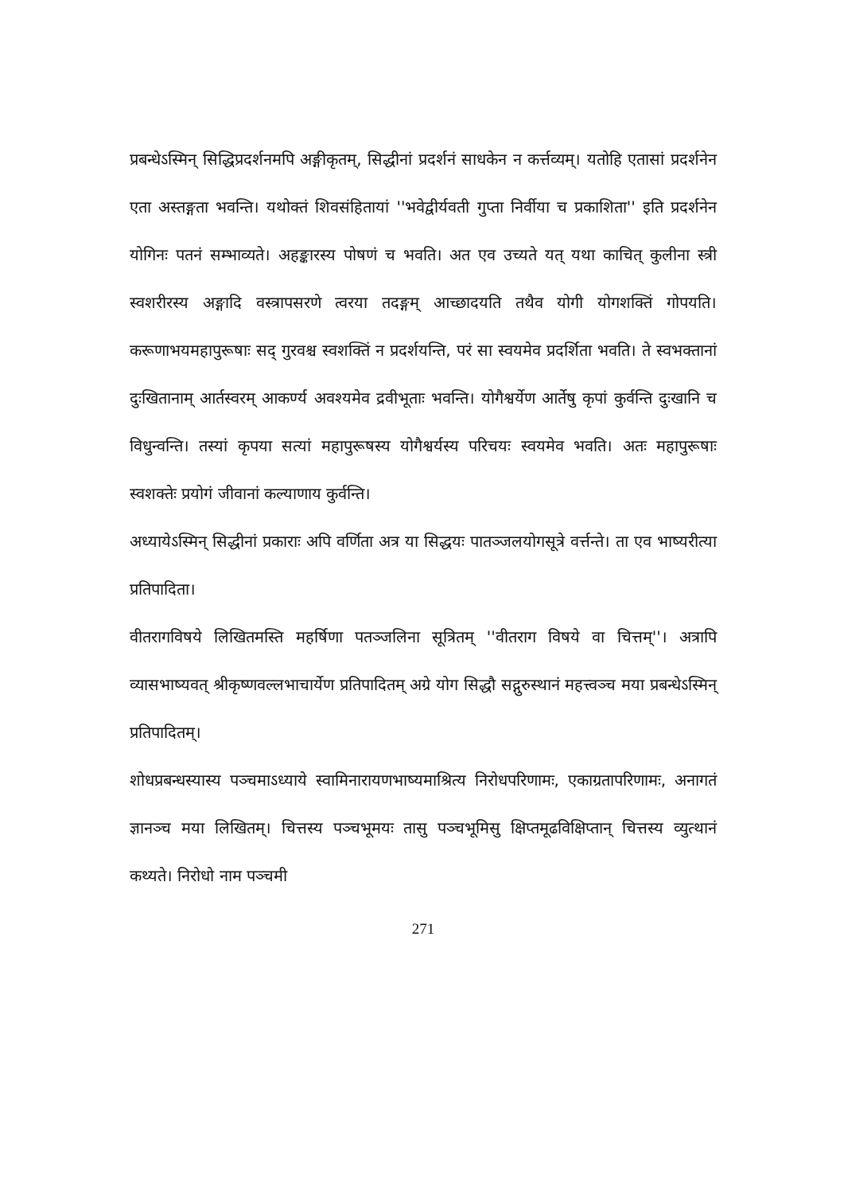प्रबन्धेऽस्मिन् सिद्धिप्रदर्शनमपि अङ्गीकृतम्, सिद्धीनां प्रदर्शनं साधकेन न कर्त्तव्यम्। यतोहि एतासां प्रदर्शनेन एता अस्तङ्गता भवन्ति। यथोक्तं शिवसंहितायां ''भवेद्वीर्यवती गुप्ता निर्वीया च प्रकाशिता'' इति प्रदर्शनेन योगिनः पतनं सम्भाव्यते। अहङ्कारस्य पोषणं च भवति। अत एव उच्यते यत् यथा काचित् कुलीना स्त्री स्वशरीरस्य अङ्गादि वस्त्रापसरणे त्वरया तदङ्गम् आच्छादयति तथैव योगी योगशक्तिं गोपयति। करूणाभयमहापुरूषाः सद् गुरवश्च स्वशक्तिं न प्रदर्शयन्ति, परं सा स्वयमेव प्रदर्शिता भवति। ते स्वभक्तानां दुःखितानाम् आर्तस्वरम् आकर्ण्य अवश्यमेव द्रवीभूताः भवन्ति। योगैश्वर्येण आर्तेषु कृपां कुर्वन्ति दुःखानि च विधुन्वन्ति। तस्यां कृपया सत्यां महापुरूषस्य योगैश्वर्यस्य परिचयः स्वयमेव भवति। अतः महापुरूषाः स्वशक्तेः प्रयोगं जीवानां कल्याणाय कुर्वन्ति।
अध्यायेऽस्मिन् सिद्धीनां प्रकाराः अपि वर्णिता अत्र या सिद्धयः पातञ्जलयोगसूत्रे वर्त्तन्ते। ता एव भाष्यरीत्या प्रतिपादिता।
वीतरागविषये लिखितमस्ति महर्षिणा पतञ्जलिना सूत्रितम् ''वीतराग विषये वा चित्तम्''। अत्रापि व्यासभाष्यवत् श्रीकृष्णवल्लभाचार्येण प्रतिपादितम् अग्रे योग सिद्धौ सद्गुरुस्थानं महत्त्वञ्च मया प्रबन्धेऽस्मिन् प्रतिपादितम्।
शोधप्रबन्धस्यास्य पञ्चमाऽध्याये स्वामिनारायणभाष्यमाश्रित्य निरोधपरिणामः, एकाग्रतापरिणामः, अनागतं ज्ञानञ्च मया लिखितम्। चित्तस्य पञ्चभूमयः तासु पञ्चभूमिसु क्षिप्तमूढविक्षिप्तान् चित्तस्य व्युत्थानं कथ्यते। निरोधो नाम पञ्चमी
271